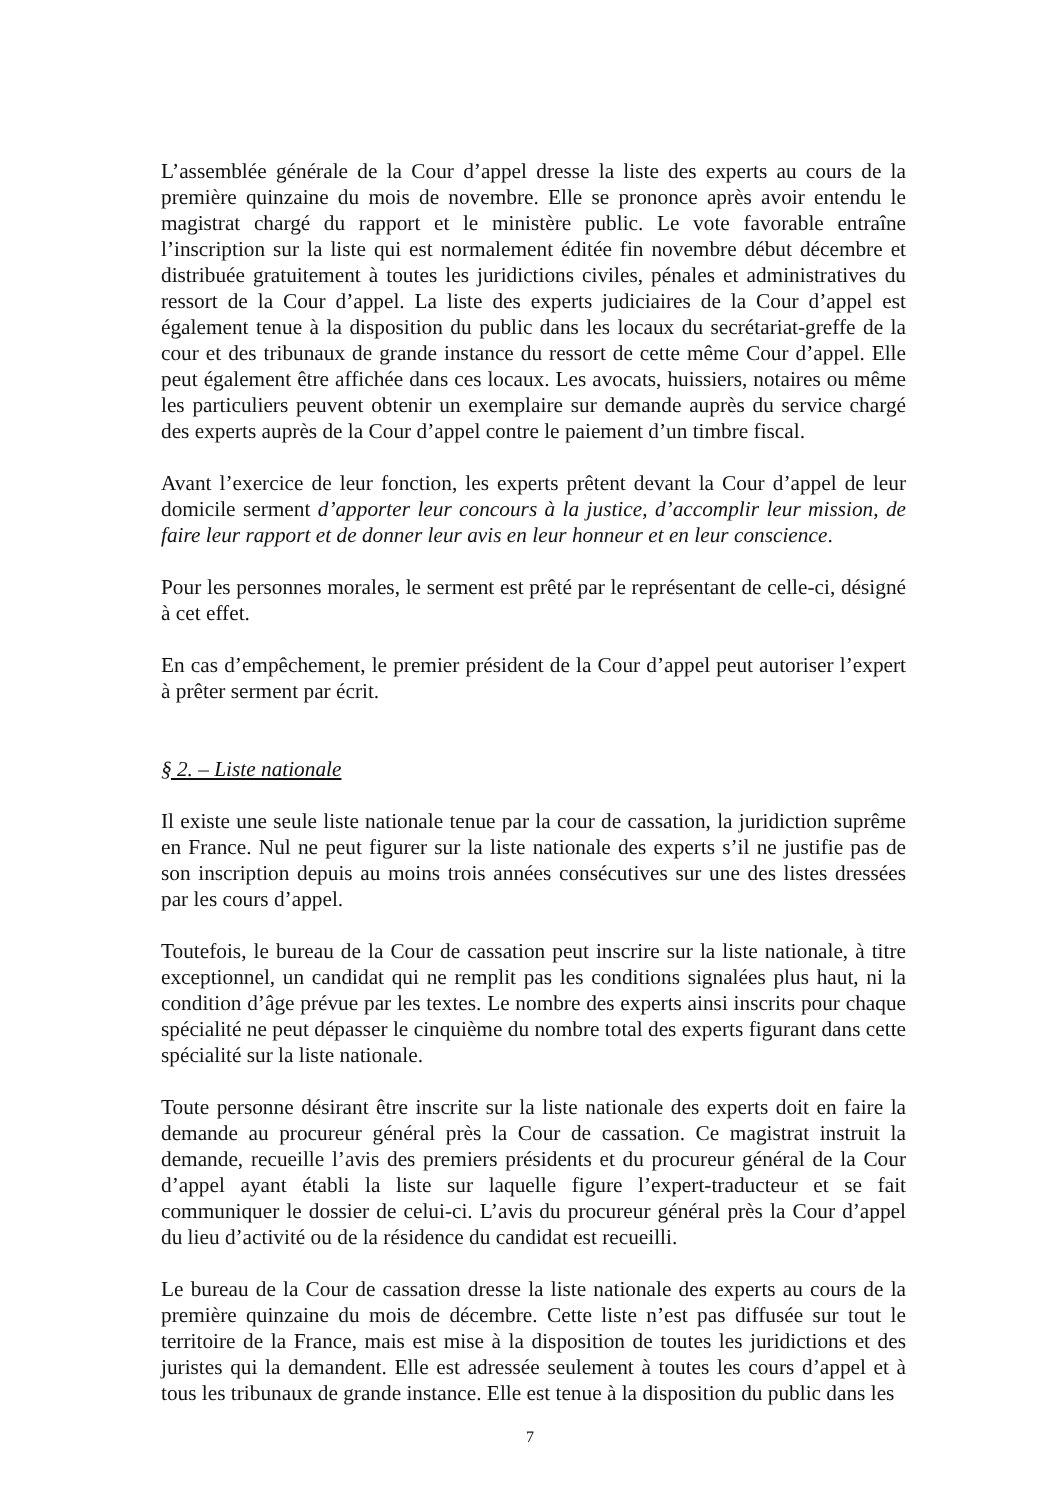L’assemblée générale de la Cour d’appel dresse la liste des experts au cours de la première quinzaine du mois de novembre. Elle se prononce après avoir entendu le magistrat chargé du rapport et le ministère public. Le vote favorable entraîne l’inscription sur la liste qui est normalement éditée fin novembre début décembre et distribuée gratuitement à toutes les juridictions civiles, pénales et administratives du ressort de la Cour d’appel. La liste des experts judiciaires de la Cour d’appel est également tenue à la disposition du public dans les locaux du secrétariat-greffe de la cour et des tribunaux de grande instance du ressort de cette même Cour d’appel. Elle peut également être affichée dans ces locaux. Les avocats, huissiers, notaires ou même les particuliers peuvent obtenir un exemplaire sur demande auprès du service chargé des experts auprès de la Cour d’appel contre le paiement d’un timbre fiscal.
Avant l’exercice de leur fonction, les experts prêtent devant la Cour d’appel de leur domicile serment d’apporter leur concours à la justice, d’accomplir leur mission, de faire leur rapport et de donner leur avis en leur honneur et en leur conscience.
Pour les personnes morales, le serment est prêté par le représentant de celle-ci, désigné à cet effet.
En cas d’empêchement, le premier président de la Cour d’appel peut autoriser l’expert à prêter serment par écrit.
§ 2. – Liste nationale
Il existe une seule liste nationale tenue par la cour de cassation, la juridiction suprême en France. Nul ne peut figurer sur la liste nationale des experts s’il ne justifie pas de son inscription depuis au moins trois années consécutives sur une des listes dressées par les cours d’appel.
Toutefois, le bureau de la Cour de cassation peut inscrire sur la liste nationale, à titre exceptionnel, un candidat qui ne remplit pas les conditions signalées plus haut, ni la condition d’âge prévue par les textes. Le nombre des experts ainsi inscrits pour chaque spécialité ne peut dépasser le cinquième du nombre total des experts figurant dans cette spécialité sur la liste nationale.
Toute personne désirant être inscrite sur la liste nationale des experts doit en faire la demande au procureur général près la Cour de cassation. Ce magistrat instruit la demande, recueille l’avis des premiers présidents et du procureur général de la Cour d’appel ayant établi la liste sur laquelle figure l’expert-traducteur et se fait communiquer le dossier de celui-ci. L’avis du procureur général près la Cour d’appel du lieu d’activité ou de la résidence du candidat est recueilli.
Le bureau de la Cour de cassation dresse la liste nationale des experts au cours de la première quinzaine du mois de décembre. Cette liste n’est pas diffusée sur tout le territoire de la France, mais est mise à la disposition de toutes les juridictions et des juristes qui la demandent. Elle est adressée seulement à toutes les cours d’appel et à tous les tribunaux de grande instance. Elle est tenue à la disposition du public dans les
7